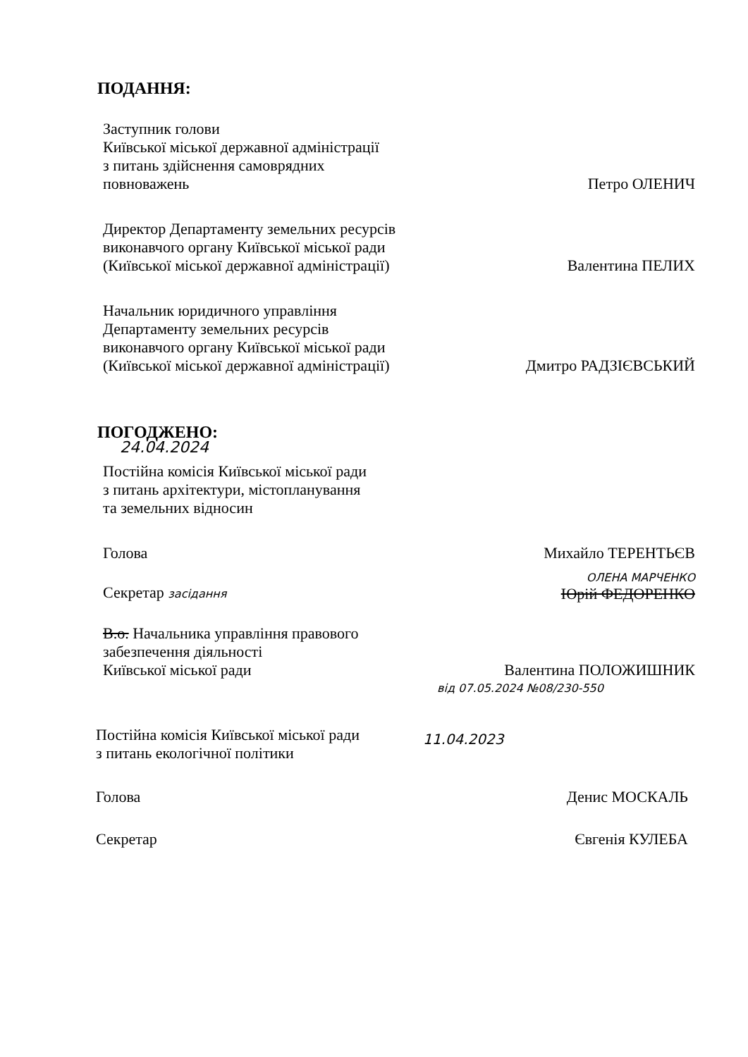ПОДАННЯ:
Заступник голови
Київської міської державної адміністрації
з питань здійснення самоврядних
повноважень
Петро ОЛЕНИЧ
Директор Департаменту земельних ресурсів
виконавчого органу Київської міської ради
(Київської міської державної адміністрації)
Валентина ПЕЛИХ
Начальник юридичного управління
Департаменту земельних ресурсів
виконавчого органу Київської міської ради
(Київської міської державної адміністрації)
Дмитро РАДЗІЄВСЬКИЙ
ПОГОДЖЕНО:
24.04.2024
Постійна комісія Київської міської ради
з питань архітектури, містопланування
та земельних відносин
Голова
Михайло ТЕРЕНТЬЄВ
ОЛЕНА МАРЧЕНКО
Секретар засідання
Юрій ФЕДОРЕНКО
В.о. Начальника управління правового
забезпечення діяльності
Київської міської ради
Валентина ПОЛОЖИШНИК
від 07.05.2024 №08/230-550
Постійна комісія Київської міської ради
з питань екологічної політики
11.04.2023
Голова
Денис МОСКАЛЬ
Секретар
Євгенія КУЛЕБА